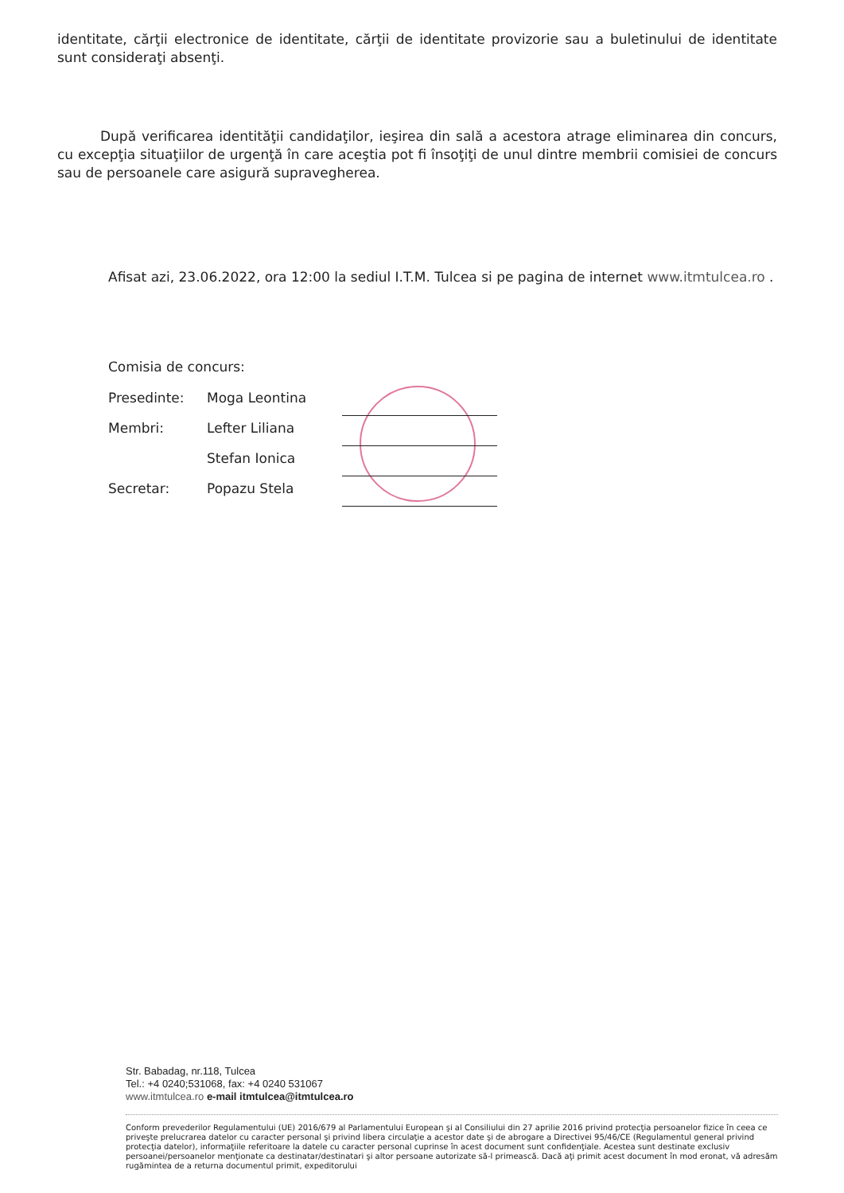identitate, cărţii electronice de identitate, cărţii de identitate provizorie sau a buletinului de identitate sunt consideraţi absenţi.
După verificarea identităţii candidaţilor, ieşirea din sală a acestora atrage eliminarea din concurs, cu excepţia situaţiilor de urgenţă în care aceştia pot fi însoţiţi de unul dintre membrii comisiei de concurs sau de persoanele care asigură supravegherea.
Afisat azi, 23.06.2022, ora 12:00 la sediul I.T.M. Tulcea si pe pagina de internet www.itmtulcea.ro .
Comisia de concurs:
| Presedinte: | Moga Leontina | |
| Membri: | Lefter Liliana | |
| | Stefan Ionica | |
| Secretar: | Popazu Stela | |
Str. Babadag, nr.118, Tulcea
Tel.: +4 0240;531068, fax: +4 0240 531067
www.itmtulcea.ro e-mail itmtulcea@itmtulcea.ro
Conform prevederilor Regulamentului (UE) 2016/679 al Parlamentului European şi al Consiliului din 27 aprilie 2016 privind protecţia persoanelor fizice în ceea ce priveşte prelucrarea datelor cu caracter personal şi privind libera circulaţie a acestor date şi de abrogare a Directivei 95/46/CE (Regulamentul general privind protecţia datelor), informaţiile referitoare la datele cu caracter personal cuprinse în acest document sunt confidenţiale. Acestea sunt destinate exclusiv persoanei/persoanelor menţionate ca destinatar/destinatari şi altor persoane autorizate să-l primească. Dacă aţi primit acest document în mod eronat, vă adresăm rugămintea de a returna documentul primit, expeditorului